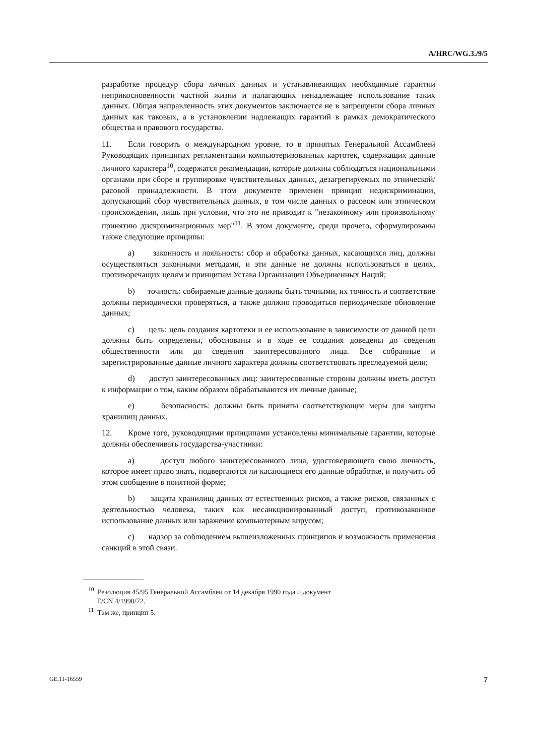A/HRC/WG.3./9/5
разработке процедур сбора личных данных и устанавливающих необходимые гарантии неприкосновенности частной жизни и налагающих ненадлежащее использование таких данных. Общая направленность этих документов заключается не в запрещении сбора личных данных как таковых, а в установлении надлежащих гарантий в рамках демократического общества и правового государства.
11. Если говорить о международном уровне, то в принятых Генеральной Ассамблеей Руководящих принципах регламентации компьютеризованных картотек, содержащих данные личного характера<sup>10</sup>, содержатся рекомендации, которые должны соблюдаться национальными органами при сборе и группировке чувствительных данных, дезагрегируемых по этнической/расовой принадлежности. В этом документе применен принцип недискриминации, допускающий сбор чувствительных данных, в том числе данных о расовом или этническом происхождении, лишь при условии, что это не приводит к "незаконному или произвольному принятию дискриминационных мер"<sup>11</sup>. В этом документе, среди прочего, сформулированы также следующие принципы:
a) законность и лояльность: сбор и обработка данных, касающихся лиц, должны осуществляться законными методами, и эти данные не должны использоваться в целях, противоречащих целям и принципам Устава Организации Объединенных Наций;
b) точность: собираемые данные должны быть точными, их точность и соответствие должны периодически проверяться, а также должно проводиться периодическое обновление данных;
c) цель: цель создания картотеки и ее использование в зависимости от данной цели должны быть определены, обоснованы и в ходе ее создания доведены до сведения общественности или до сведения заинтересованного лица. Все собранные и зарегистрированные данные личного характера должны соответствовать преследуемой цели;
d) доступ заинтересованных лиц: заинтересованные стороны должны иметь доступ к информации о том, каким образом обрабатываются их личные данные;
e) безопасность: должны быть приняты соответствующие меры для защиты хранилищ данных.
12. Кроме того, руководящими принципами установлены минимальные гарантии, которые должны обеспечивать государства-участники:
a) доступ любого заинтересованного лица, удостоверяющего свою личность, которое имеет право знать, подвергаются ли касающиеся его данные обработке, и получить об этом сообщение в понятной форме;
b) защита хранилищ данных от естественных рисков, а также рисков, связанных с деятельностью человека, таких как несанкционированный доступ, противозаконное использование данных или заражение компьютерным вирусом;
c) надзор за соблюдением вышеизложенных принципов и возможность применения санкций в этой связи.
<sup>10</sup> Резолюция 45/95 Генеральной Ассамблеи от 14 декабря 1990 года и документ
E/CN.4/1990/72.
<sup>11</sup> Там же, принцип 5.
GE.11-16559 7